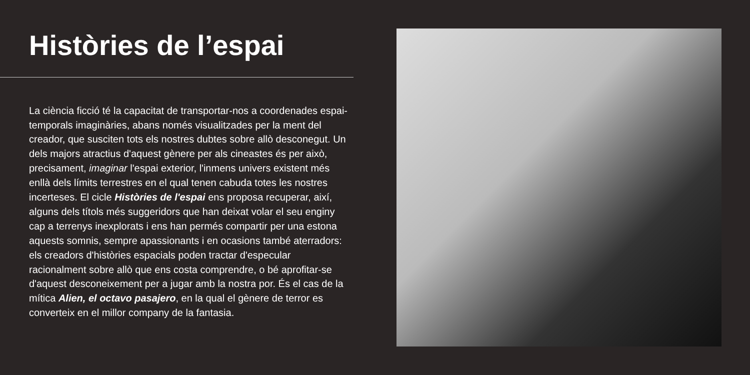Històries de l’espai
La ciència ficció té la capacitat de transportar-nos a coordenades espai-temporals imaginàries, abans només visualitzades per la ment del creador, que susciten tots els nostres dubtes sobre allò desconegut. Un dels majors atractius d'aquest gènere per als cineastes és per això, precisament, imaginar l'espai exterior, l'inmens univers existent més enllà dels límits terrestres en el qual tenen cabuda totes les nostres incerteses. El cicle Històries de l'espai ens proposa recuperar, així, alguns dels títols més suggeridors que han deixat volar el seu enginy cap a terrenys inexplorats i ens han permés compartir per una estona aquests somnis, sempre apassionants i en ocasions també aterradors: els creadors d'històries espacials poden tractar d'especular racionalment sobre allò que ens costa comprendre, o bé aprofitar-se d'aquest desconeixement per a jugar amb la nostra por. És el cas de la mítica Alien, el octavo pasajero, en la qual el gènere de terror es converteix en el millor company de la fantasia.